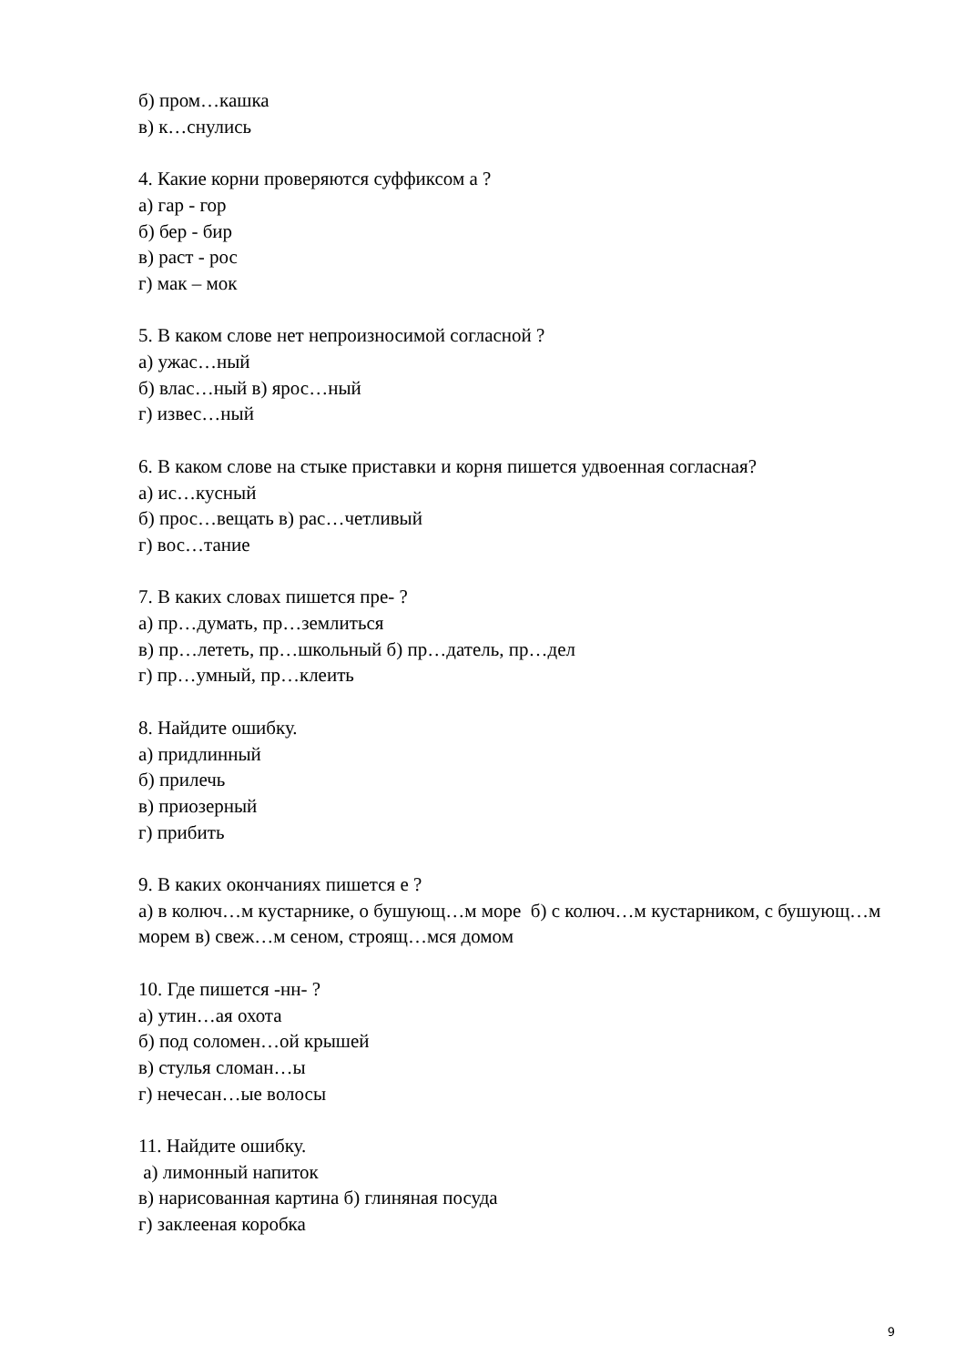б) пром…кашка
в) к…снулись
4. Какие корни проверяются суффиксом а ?
а) гар - гор
б) бер - бир
в) раст - рос
г) мак – мок
5. В каком слове нет непроизносимой согласной ?
а) ужас…ный
б) влас…ный в) ярос…ный
г) извес…ный
6. В каком слове на стыке приставки и корня пишется удвоенная согласная?
а) ис…кусный
б) прос…вещать в) рас…четливый
г) вос…тание
7. В каких словах пишется пре- ?
а) пр…думать, пр…землиться
в) пр…лететь, пр…школьный б) пр…датель, пр…дел
г) пр…умный, пр…клеить
8. Найдите ошибку.
а) придлинный
б) прилечь
в) приозерный
г) прибить
9. В каких окончаниях пишется е ?
а) в колюч…м кустарнике, о бушующ…м море б) с колюч…м кустарником, с бушующ…м морем в) свеж…м сеном, строящ…мся домом
10. Где пишется -нн- ?
а) утин…ая охота
б) под соломен…ой крышей
в) стулья сломан…ы
г) нечесан…ые волосы
11. Найдите ошибку.
а) лимонный напиток
в) нарисованная картина б) глиняная посуда
г) заклееная коробка
9